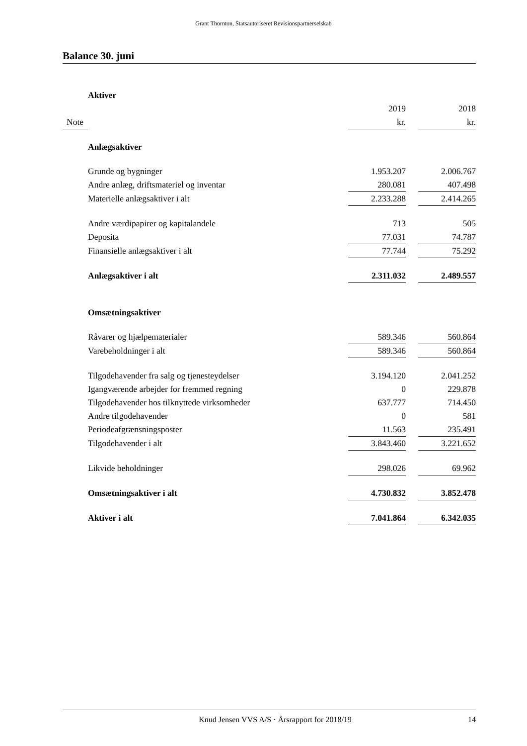Grant Thornton, Statsautoriseret Revisionspartnerselskab
Balance 30. juni
| | Aktiver | | | |
| | | 2019 | | 2018 |
| Note | | kr. | | kr. |
| | Anlægsaktiver | | | |
| | Grunde og bygninger | 1.953.207 | | 2.006.767 |
| | Andre anlæg, driftsmateriel og inventar | 280.081 | | 407.498 |
| | Materielle anlægsaktiver i alt | 2.233.288 | | 2.414.265 |
| | Andre værdipapirer og kapitalandele | 713 | | 505 |
| | Deposita | 77.031 | | 74.787 |
| | Finansielle anlægsaktiver i alt | 77.744 | | 75.292 |
| | Anlægsaktiver i alt | 2.311.032 | | 2.489.557 |
| | Omsætningsaktiver | | | |
| | Råvarer og hjælpematerialer | 589.346 | | 560.864 |
| | Varebeholdninger i alt | 589.346 | | 560.864 |
| | Tilgodehavender fra salg og tjenesteydelser | 3.194.120 | | 2.041.252 |
| | Igangværende arbejder for fremmed regning | 0 | | 229.878 |
| | Tilgodehavender hos tilknyttede virksomheder | 637.777 | | 714.450 |
| | Andre tilgodehavender | 0 | | 581 |
| | Periodeafgrænsningsposter | 11.563 | | 235.491 |
| | Tilgodehavender i alt | 3.843.460 | | 3.221.652 |
| | Likvide beholdninger | 298.026 | | 69.962 |
| | Omsætningsaktiver i alt | 4.730.832 | | 3.852.478 |
| | Aktiver i alt | 7.041.864 | | 6.342.035 |
Knud Jensen VVS A/S · Årsrapport for 2018/19 14